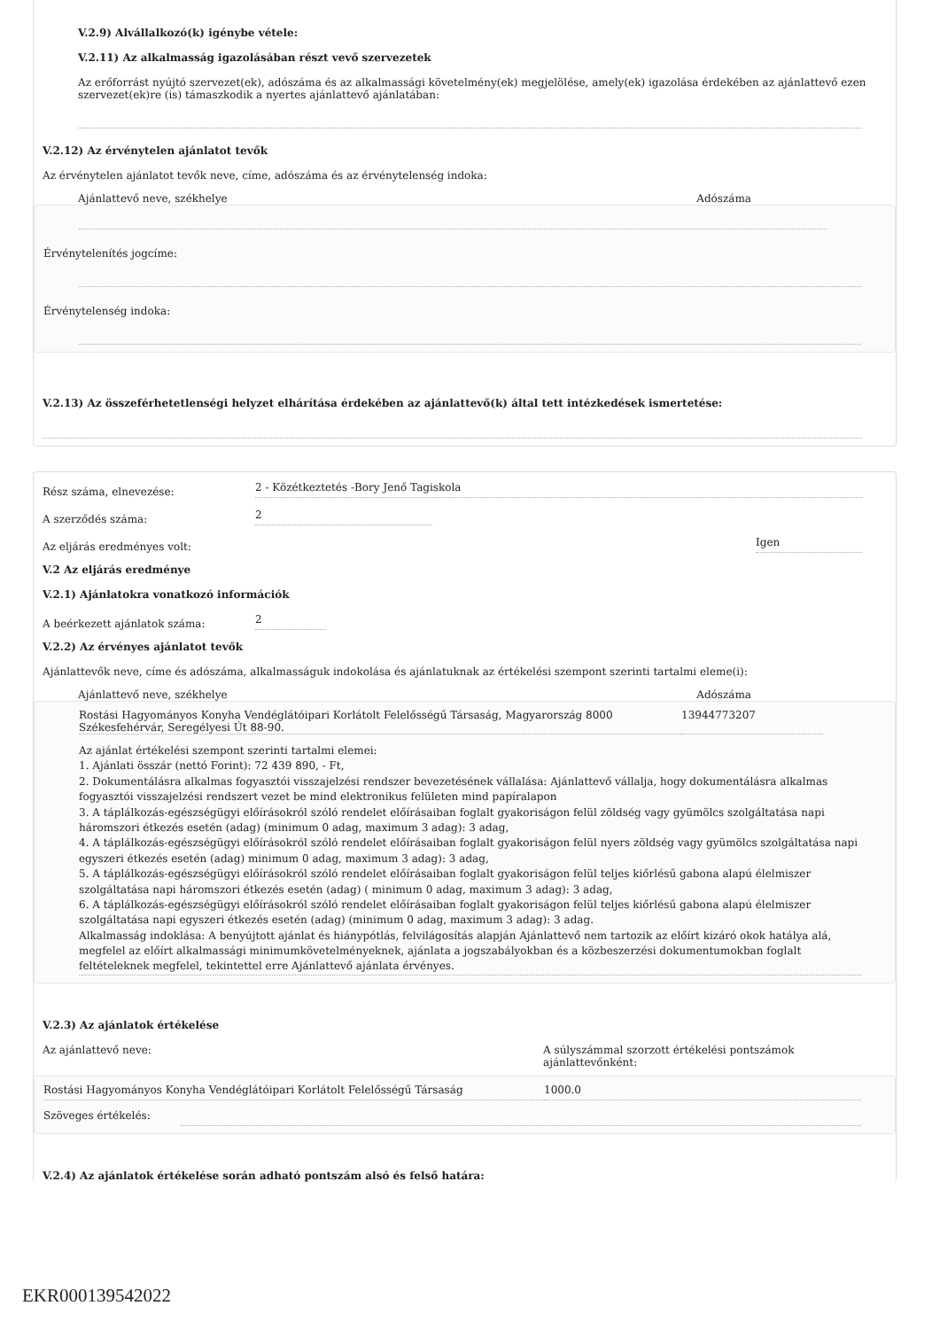V.2.9) Alvállalkozó(k) igénybe vétele:
V.2.11) Az alkalmasság igazolásában részt vevő szervezetek
Az erőforrást nyújtó szervezet(ek), adószáma és az alkalmassági követelmény(ek) megjelölése, amely(ek) igazolása érdekében az ajánlattevő ezen szervezet(ek)re (is) támaszkodik a nyertes ajánlattevő ajánlatában:
V.2.12) Az érvénytelen ajánlatot tevők
Az érvénytelen ajánlatot tevők neve, címe, adószáma és az érvénytelenség indoka:
Ajánlattevő neve, székhelye Adószáma
Érvénytelenítés jogcíme:
Érvénytelenség indoka:
V.2.13) Az összeférhetetlenségi helyzet elhárítása érdekében az ajánlattevő(k) által tett intézkedések ismertetése:
Rész száma, elnevezése: 2 - Közétkeztetés -Bory Jenő Tagiskola
A szerződés száma: 2
Az eljárás eredményes volt: Igen
V.2 Az eljárás eredménye
V.2.1) Ajánlatokra vonatkozó információk
A beérkezett ajánlatok száma: 2
V.2.2) Az érvényes ajánlatot tevők
Ajánlattevők neve, címe és adószáma, alkalmasságuk indokolása és ajánlatuknak az értékelési szempont szerinti tartalmi eleme(i):
Ajánlattevő neve, székhelye Adószáma
Rostási Hagyományos Konyha Vendéglátóipari Korlátolt Felelősségű Társaság, Magyarország 8000 Székesfehérvár, Seregélyesi Út 88-90. 13944773207
Az ajánlat értékelési szempont szerinti tartalmi elemei:
1. Ajánlati összár (nettó Forint): 72 439 890, - Ft,
2. Dokumentálásra alkalmas fogyasztói visszajelzési rendszer bevezetésének vállalása: Ajánlattevő vállalja, hogy dokumentálásra alkalmas fogyasztói visszajelzési rendszert vezet be mind elektronikus felületen mind papíralapon
3. A táplálkozás-egészségügyi előírásokról szóló rendelet előírásaiban foglalt gyakoriságon felül zöldség vagy gyümölcs szolgáltatása napi háromszori étkezés esetén (adag) (minimum 0 adag, maximum 3 adag): 3 adag,
4. A táplálkozás-egészségügyi előírásokról szóló rendelet előírásaiban foglalt gyakoriságon felül nyers zöldség vagy gyümölcs szolgáltatása napi egyszeri étkezés esetén (adag) minimum 0 adag, maximum 3 adag): 3 adag,
5. A táplálkozás-egészségügyi előírásokról szóló rendelet előírásaiban foglalt gyakoriságon felül teljes kiőrlésű gabona alapú élelmiszer szolgáltatása napi háromszori étkezés esetén (adag) ( minimum 0 adag, maximum 3 adag): 3 adag,
6. A táplálkozás-egészségügyi előírásokról szóló rendelet előírásaiban foglalt gyakoriságon felül teljes kiőrlésű gabona alapú élelmiszer szolgáltatása napi egyszeri étkezés esetén (adag) (minimum 0 adag, maximum 3 adag): 3 adag.
Alkalmasság indoklása: A benyújtott ajánlat és hiánypótlás, felvilágosítás alapján Ajánlattevő nem tartozik az előírt kizáró okok hatálya alá, megfelel az előírt alkalmassági minimumkövetelményeknek, ajánlata a jogszabályokban és a közbeszerzési dokumentumokban foglalt feltételeknek megfelel, tekintettel erre Ajánlattevő ajánlata érvényes.
V.2.3) Az ajánlatok értékelése
Az ajánlattevő neve: A súlyszámmal szorzott értékelési pontszámok ajánlattevőnként:
Rostási Hagyományos Konyha Vendéglátóipari Korlátolt Felelősségű Társaság 1000.0
Szöveges értékelés:
V.2.4) Az ajánlatok értékelése során adható pontszám alsó és felső határa:
EKR000139542022